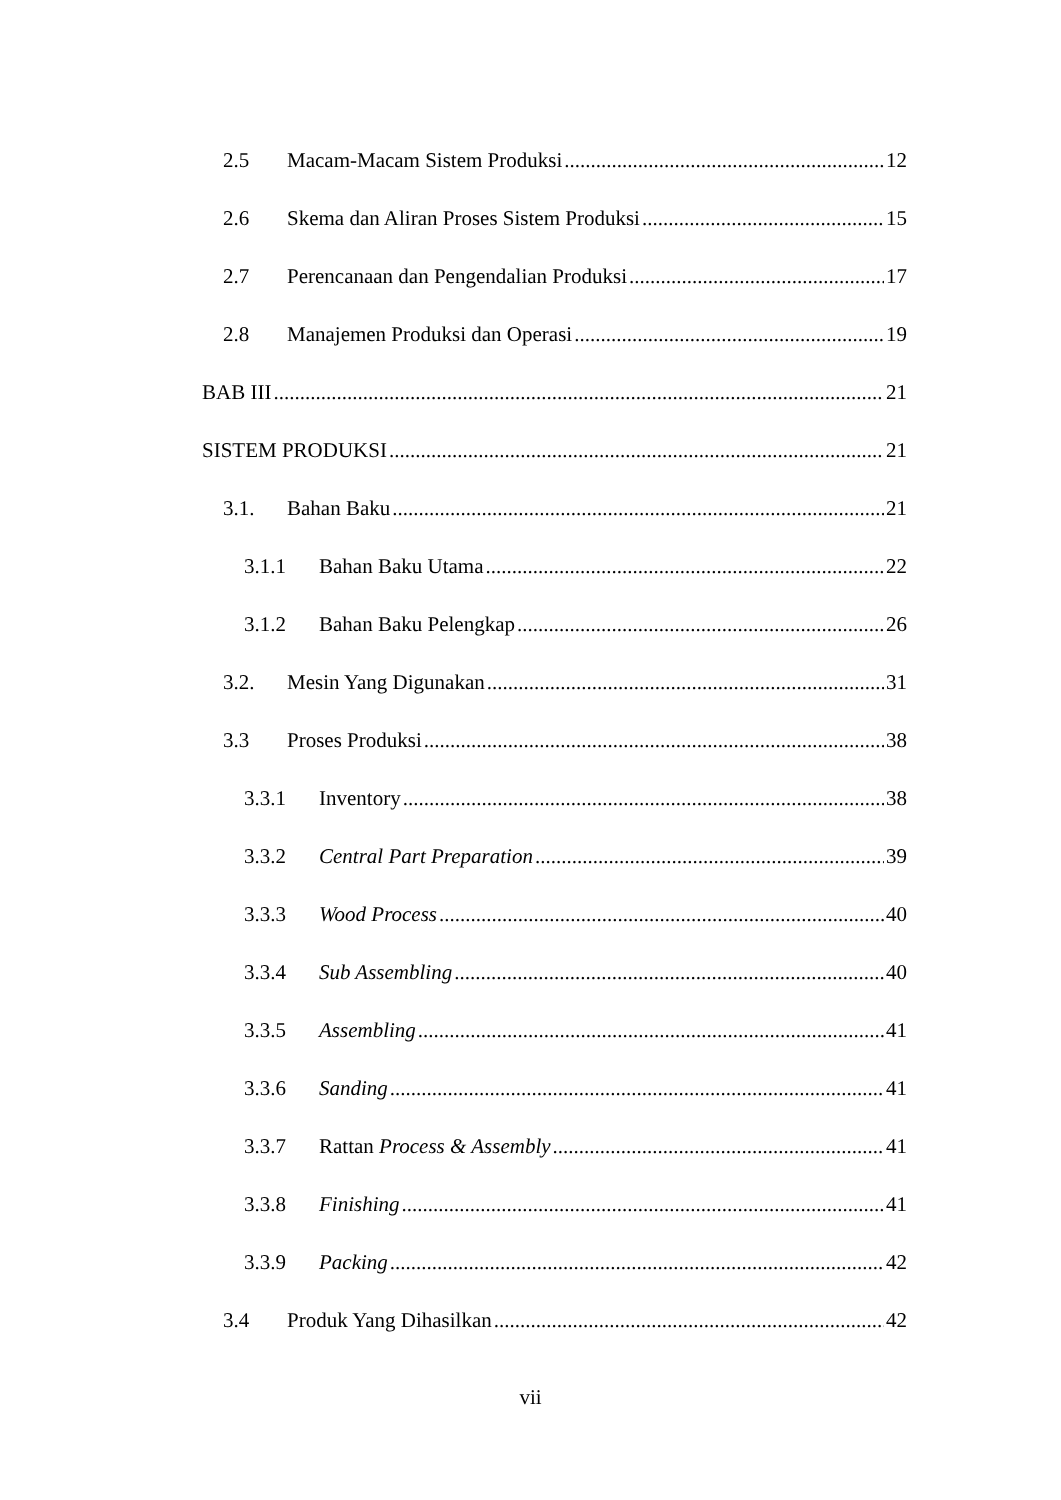2.5 Macam-Macam Sistem Produksi 12
2.6 Skema dan Aliran Proses Sistem Produksi 15
2.7 Perencanaan dan Pengendalian Produksi 17
2.8 Manajemen Produksi dan Operasi 19
BAB III 21
SISTEM PRODUKSI 21
3.1. Bahan Baku 21
3.1.1 Bahan Baku Utama 22
3.1.2 Bahan Baku Pelengkap 26
3.2. Mesin Yang Digunakan 31
3.3 Proses Produksi 38
3.3.1 Inventory 38
3.3.2 Central Part Preparation 39
3.3.3 Wood Process 40
3.3.4 Sub Assembling 40
3.3.5 Assembling 41
3.3.6 Sanding 41
3.3.7 Rattan Process & Assembly 41
3.3.8 Finishing 41
3.3.9 Packing 42
3.4 Produk Yang Dihasilkan 42
vii